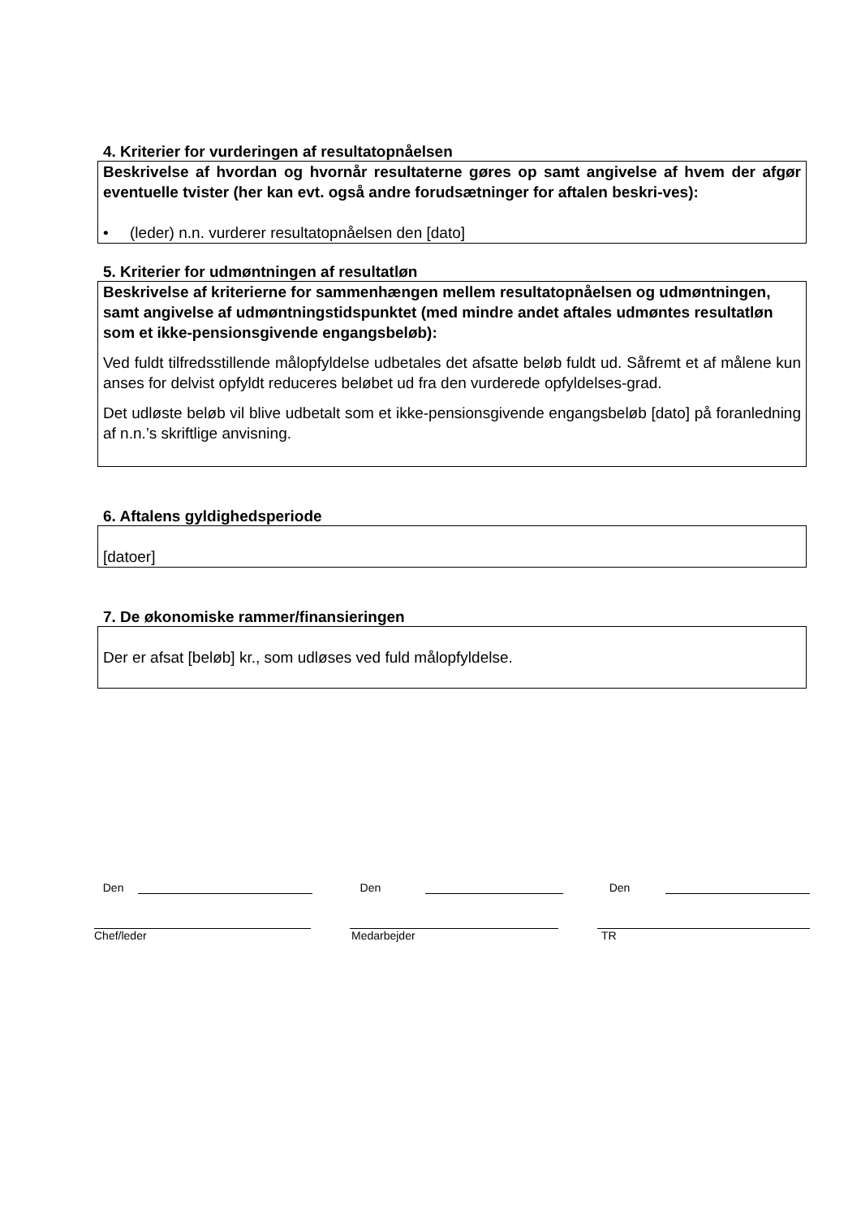4. Kriterier for vurderingen af resultatopnåelsen
Beskrivelse af hvordan og hvornår resultaterne gøres op samt angivelse af hvem der afgør eventuelle tvister (her kan evt. også andre forudsætninger for aftalen beskri-ves):
• (leder) n.n. vurderer resultatopnåelsen den [dato]
5. Kriterier for udmøntningen af resultatløn
Beskrivelse af kriterierne for sammenhængen mellem resultatopnåelsen og udmøntningen, samt angivelse af udmøntningstidspunktet (med mindre andet aftales udmøntes resultatløn som et ikke-pensionsgivende engangsbeløb):
Ved fuldt tilfredsstillende målopfyldelse udbetales det afsatte beløb fuldt ud. Såfremt et af målene kun anses for delvist opfyldt reduceres beløbet ud fra den vurderede opfyldelses-grad.
Det udløste beløb vil blive udbetalt som et ikke-pensionsgivende engangsbeløb [dato] på foranledning af n.n.’s skriftlige anvisning.
6. Aftalens gyldighedsperiode
[datoer]
7. De økonomiske rammer/finansieringen
Der er afsat [beløb] kr., som udløses ved fuld målopfyldelse.
Den Den Den
Chef/leder Medarbejder TR